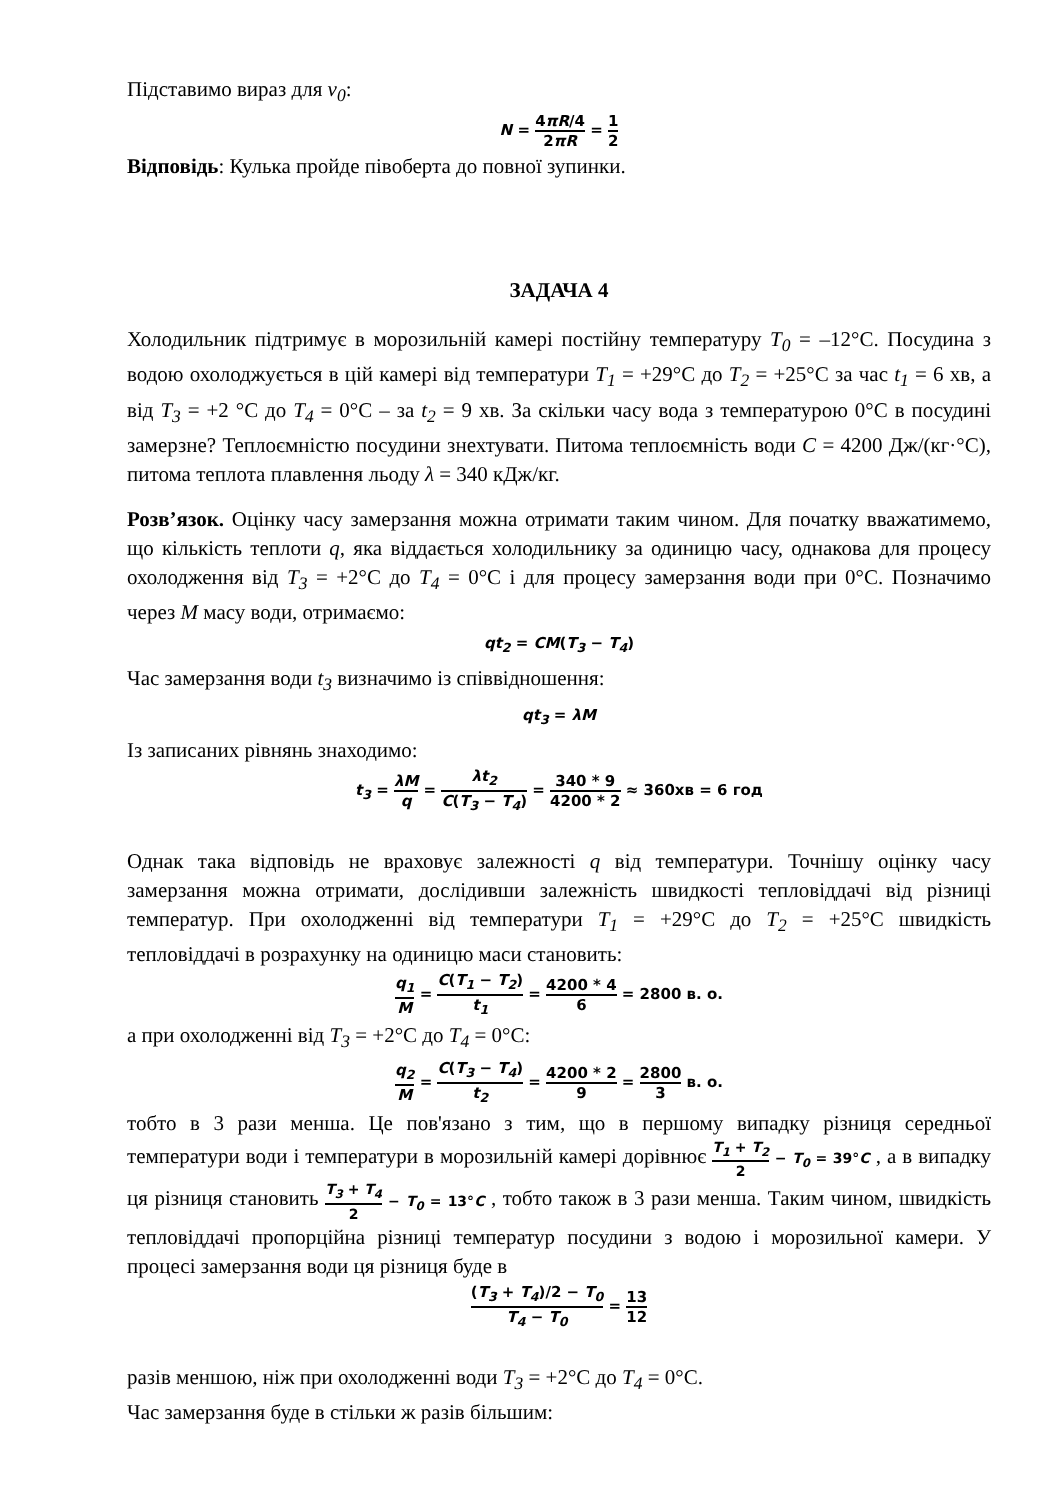Підставимо вираз для v<sub>0</sub>:
N = 4πR/4 2πR = 1 2
Відповідь: Кулька пройде півоберта до повної зупинки.
ЗАДАЧА 4
Холодильник підтримує в морозильній камері постійну температуру T<sub>0</sub> = –12°С. Посудина з водою охолоджується в цій камері від температури T<sub>1</sub> = +29°С до T<sub>2</sub> = +25°С за час t<sub>1</sub> = 6 хв, а від T<sub>3</sub> = +2 °С до T<sub>4</sub> = 0°С – за t<sub>2</sub> = 9 хв. За скільки часу вода з температурою 0°С в посудині замерзне? Теплоємністю посудини знехтувати. Питома теплоємність води C = 4200 Дж/(кг·°С), питома теплота плавлення льоду λ = 340 кДж/кг.
Розв’язок. Оцінку часу замерзання можна отримати таким чином. Для початку вважатимемо, що кількість теплоти q, яка віддається холодильнику за одиницю часу, однакова для процесу охолодження від T<sub>3</sub> = +2°С до T<sub>4</sub> = 0°С і для процесу замерзання води при 0°С. Позначимо через M масу води, отримаємо:
qt<sub>2</sub> = CM(T<sub>3</sub> − T<sub>4</sub>)
Час замерзання води t<sub>3</sub> визначимо із співвідношення:
qt<sub>3</sub> = λM
Із записаних рівнянь знаходимо:
t<sub>3</sub> = λM q = λt<sub>2</sub> C(T<sub>3</sub> − T<sub>4</sub>) = 340 * 9 4200 * 2 ≈ 360хв = 6 год
Однак така відповідь не враховує залежності q від температури. Точнішу оцінку часу замерзання можна отримати, дослідивши залежність швидкості тепловіддачі від різниці температур. При охолодженні від температури T<sub>1</sub> = +29°С до T<sub>2</sub> = +25°С швидкість тепловіддачі в розрахунку на одиницю маси становить:
q<sub>1</sub> M = C(T<sub>1</sub> − T<sub>2</sub>) t<sub>1</sub> = 4200 * 4 6 = 2800 в. о.
а при охолодженні від T<sub>3</sub> = +2°С до T<sub>4</sub> = 0°С:
q<sub>2</sub> M = C(T<sub>3</sub> − T<sub>4</sub>) t<sub>2</sub> = 4200 * 2 9 = 2800 3 в. о.
тобто в 3 рази менша. Це пов'язано з тим, що в першому випадку різниця середньої температури води і температури в морозильній камері дорівнює T<sub>1</sub> + T<sub>2</sub> 2 − T<sub>0</sub> = 39°C , а в випадку ця різниця становить T<sub>3</sub> + T<sub>4</sub> 2 − T<sub>0</sub> = 13°C , тобто також в 3 рази менша. Таким чином, швидкість тепловіддачі пропорційна різниці температур посудини з водою і морозильної камери. У процесі замерзання води ця різниця буде в
(T<sub>3</sub> + T<sub>4</sub>)/2 − T<sub>0</sub> T<sub>4</sub> − T<sub>0</sub> = 13 12
разів меншою, ніж при охолодженні води T<sub>3</sub> = +2°С до T<sub>4</sub> = 0°С.
Час замерзання буде в стільки ж разів більшим: